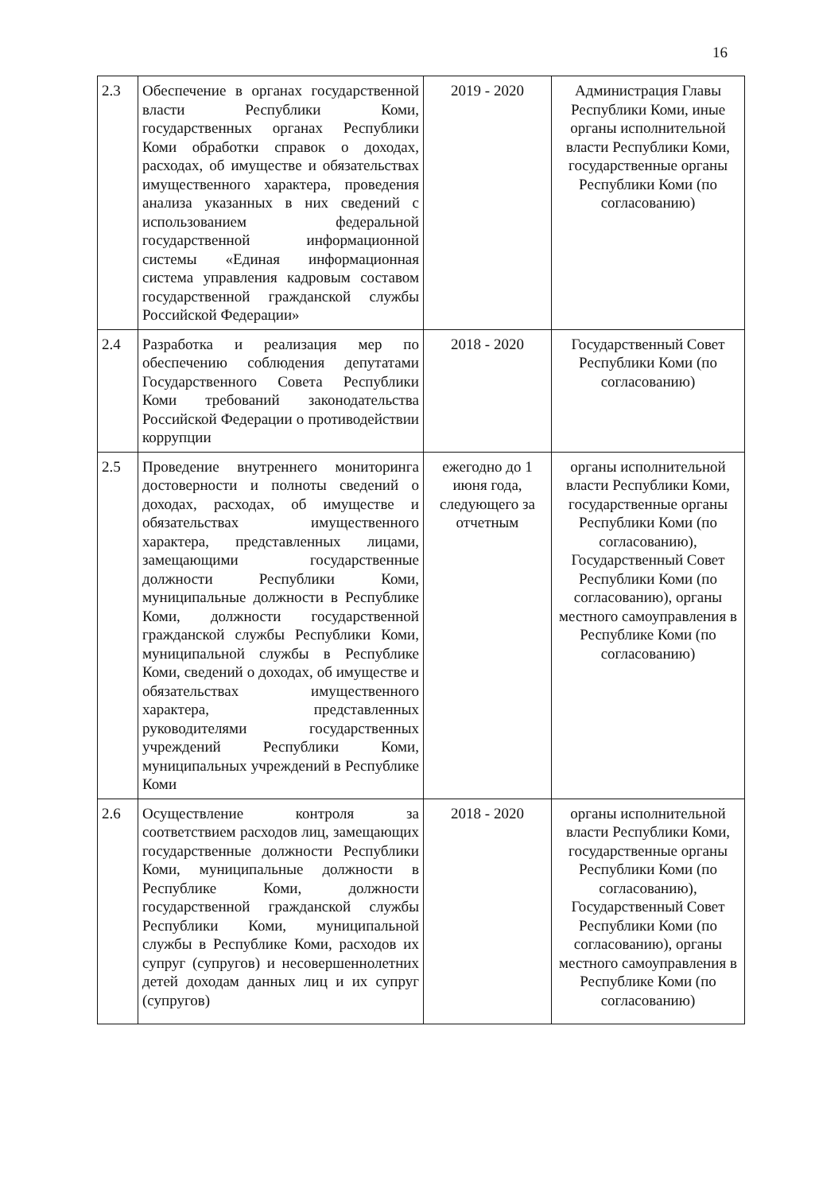16
| 2.3 | Обеспечение в органах государственной власти Республики Коми, государственных органах Республики Коми обработки справок о доходах, расходах, об имуществе и обязательствах имущественного характера, проведения анализа указанных в них сведений с использованием федеральной государственной информационной системы «Единая информационная система управления кадровым составом государственной гражданской службы Российской Федерации» | 2019 - 2020 | Администрация Главы Республики Коми, иные органы исполнительной власти Республики Коми, государственные органы Республики Коми (по согласованию) |
| 2.4 | Разработка и реализация мер по обеспечению соблюдения депутатами Государственного Совета Республики Коми требований законодательства Российской Федерации о противодействии коррупции | 2018 - 2020 | Государственный Совет Республики Коми (по согласованию) |
| 2.5 | Проведение внутреннего мониторинга достоверности и полноты сведений о доходах, расходах, об имуществе и обязательствах имущественного характера, представленных лицами, замещающими государственные должности Республики Коми, муниципальные должности в Республике Коми, должности государственной гражданской службы Республики Коми, муниципальной службы в Республике Коми, сведений о доходах, об имуществе и обязательствах имущественного характера, представленных руководителями государственных учреждений Республики Коми, муниципальных учреждений в Республике Коми | ежегодно до 1 июня года, следующего за отчетным | органы исполнительной власти Республики Коми, государственные органы Республики Коми (по согласованию), Государственный Совет Республики Коми (по согласованию), органы местного самоуправления в Республике Коми (по согласованию) |
| 2.6 | Осуществление контроля за соответствием расходов лиц, замещающих государственные должности Республики Коми, муниципальные должности в Республике Коми, должности государственной гражданской службы Республики Коми, муниципальной службы в Республике Коми, расходов их супруг (супругов) и несовершеннолетних детей доходам данных лиц и их супруг (супругов) | 2018 - 2020 | органы исполнительной власти Республики Коми, государственные органы Республики Коми (по согласованию), Государственный Совет Республики Коми (по согласованию), органы местного самоуправления в Республике Коми (по согласованию) |